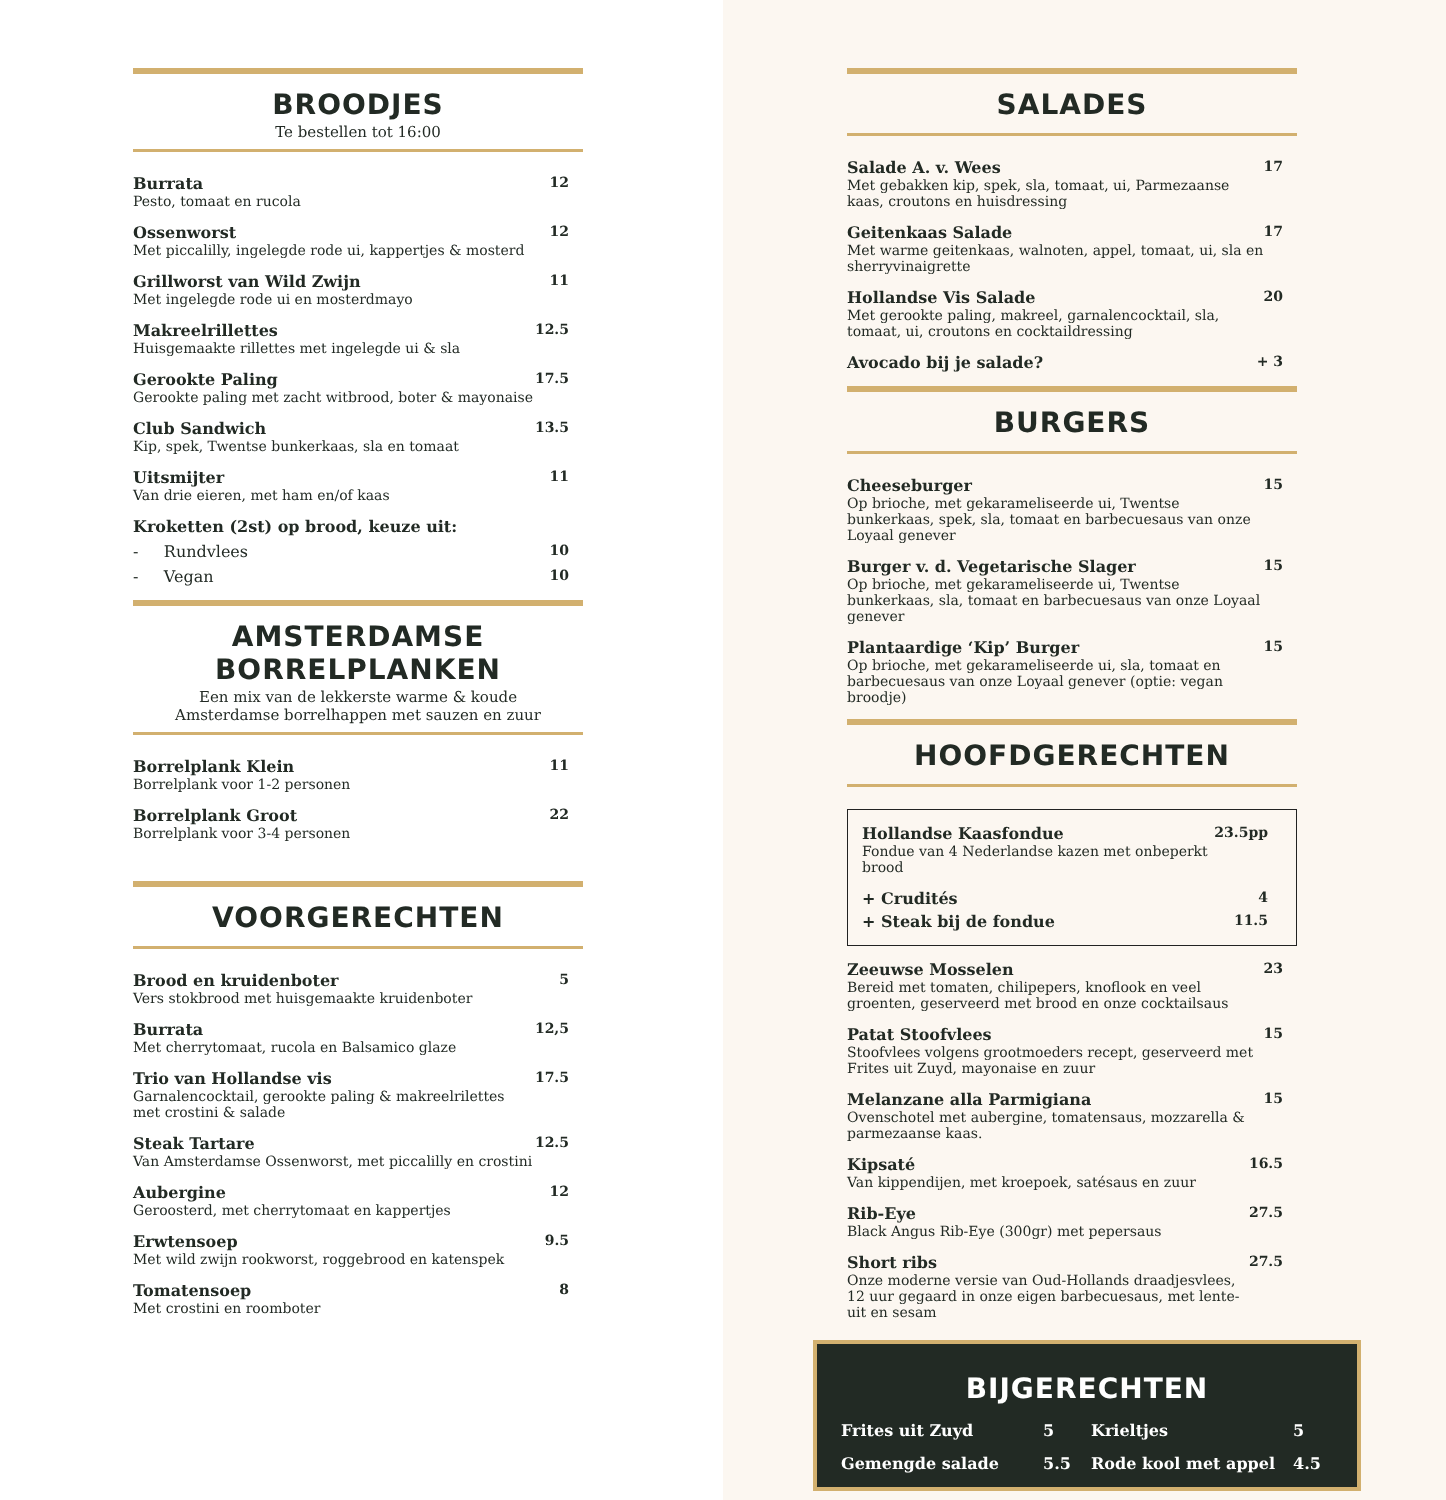BROODJES
Te bestellen tot 16:00
Burrata
Pesto, tomaat en rucola
12
Ossenworst
Met piccalilly, ingelegde rode ui, kappertjes & mosterd
12
Grillworst van Wild Zwijn
Met ingelegde rode ui en mosterdmayo
11
Makreelrillettes
Huisgemaakte rillettes met ingelegde ui & sla
12.5
Gerookte Paling
Gerookte paling met zacht witbrood, boter & mayonaise
17.5
Club Sandwich
Kip, spek, Twentse bunkerkaas, sla en tomaat
13.5
Uitsmijter
Van drie eieren, met ham en/of kaas
11
Kroketten (2st) op brood, keuze uit:
- Rundvlees 10
- Vegan 10
AMSTERDAMSE BORRELPLANKEN
Een mix van de lekkerste warme & koude
Amsterdamse borrelhappen met sauzen en zuur
Borrelplank Klein
Borrelplank voor 1-2 personen
11
Borrelplank Groot
Borrelplank voor 3-4 personen
22
VOORGERECHTEN
Brood en kruidenboter
Vers stokbrood met huisgemaakte kruidenboter
5
Burrata
Met cherrytomaat, rucola en Balsamico glaze
12,5
Trio van Hollandse vis
Garnalencocktail, gerookte paling & makreelrilettes met crostini & salade
17.5
Steak Tartare
Van Amsterdamse Ossenworst, met piccalilly en crostini
12.5
Aubergine
Geroosterd, met cherrytomaat en kappertjes
12
Erwtensoep
Met wild zwijn rookworst, roggebrood en katenspek
9.5
Tomatensoep
Met crostini en roomboter
8
SALADES
Salade A. v. Wees
Met gebakken kip, spek, sla, tomaat, ui, Parmezaanse kaas, croutons en huisdressing
17
Geitenkaas Salade
Met warme geitenkaas, walnoten, appel, tomaat, ui, sla en sherryvinaigrette
17
Hollandse Vis Salade
Met gerookte paling, makreel, garnalencocktail, sla, tomaat, ui, croutons en cocktaildressing
20
Avocado bij je salade? + 3
BURGERS
Cheeseburger
Op brioche, met gekarameliseerde ui, Twentse bunkerkaas, spek, sla, tomaat en barbecuesaus van onze Loyaal genever
15
Burger v. d. Vegetarische Slager
Op brioche, met gekarameliseerde ui, Twentse bunkerkaas, sla, tomaat en barbecuesaus van onze Loyaal genever
15
Plantaardige ‘Kip’ Burger
Op brioche, met gekarameliseerde ui, sla, tomaat en barbecuesaus van onze Loyaal genever (optie: vegan broodje)
15
HOOFDGERECHTEN
Hollandse Kaasfondue
Fondue van 4 Nederlandse kazen met onbeperkt brood
23.5pp
+ Crudités 4
+ Steak bij de fondue 11.5
Zeeuwse Mosselen
Bereid met tomaten, chilipepers, knoflook en veel groenten, geserveerd met brood en onze cocktailsaus
23
Patat Stoofvlees
Stoofvlees volgens grootmoeders recept, geserveerd met Frites uit Zuyd, mayonaise en zuur
15
Melanzane alla Parmigiana
Ovenschotel met aubergine, tomatensaus, mozzarella & parmezaanse kaas.
15
Kipsaté
Van kippendijen, met kroepoek, satésaus en zuur
16.5
Rib-Eye
Black Angus Rib-Eye (300gr) met pepersaus
27.5
Short ribs
Onze moderne versie van Oud-Hollands draadjesvlees, 12 uur gegaard in onze eigen barbecuesaus, met lente-uit en sesam
27.5
BIJGERECHTEN
Frites uit Zuyd
5
Krieltjes
5
Gemengde salade
5.5
Rode kool met appel
4.5